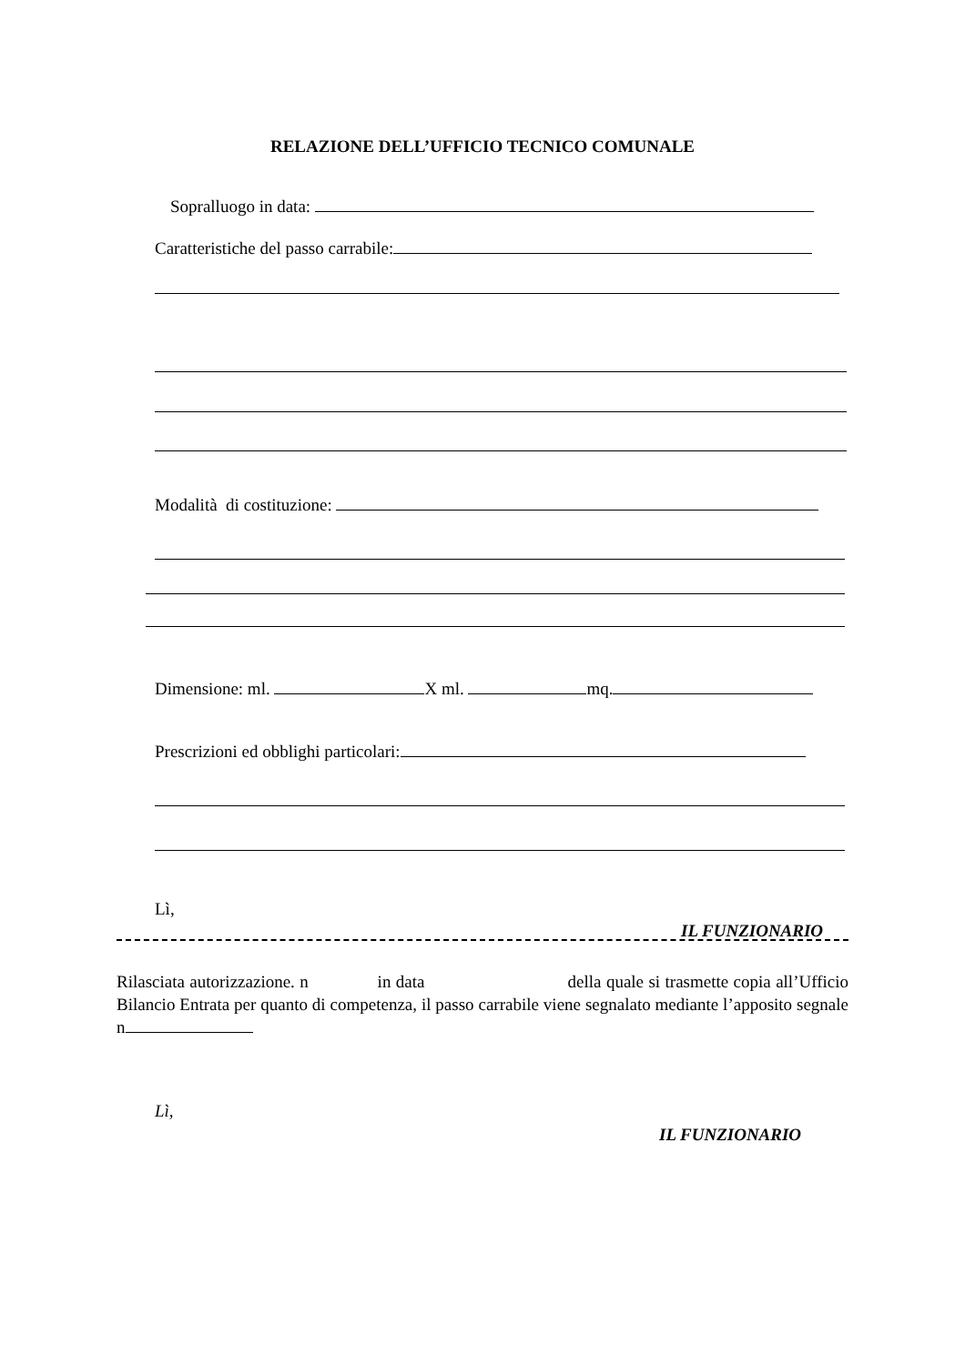RELAZIONE DELL’UFFICIO TECNICO COMUNALE
Sopralluogo in data:
Caratteristiche del passo carrabile:
Modalità di costituzione:
Dimensione: ml. X ml. mq.
Prescrizioni ed obblighi particolari:
Lì,
IL FUNZIONARIO
Rilasciata autorizzazione. n in data della quale si trasmette copia all’Ufficio Bilancio Entrata per quanto di competenza, il passo carrabile viene segnalato mediante l’apposito segnale n
Lì,
IL FUNZIONARIO